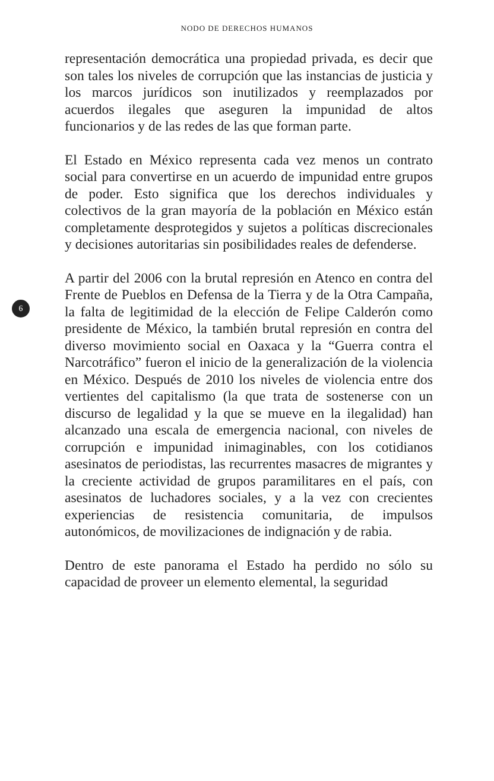NODO DE DERECHOS HUMANOS
representación democrática una propiedad privada, es decir que son tales los niveles de corrupción que las instancias de justicia y los marcos jurídicos son inutilizados y reemplazados por acuerdos ilegales que aseguren la impunidad de altos funcionarios y de las redes de las que forman parte.
El Estado en México representa cada vez menos un contrato social para convertirse en un acuerdo de impunidad entre grupos de poder. Esto significa que los derechos individuales y colectivos de la gran mayoría de la población en México están completamente desprotegidos y sujetos a políticas discrecionales y decisiones autoritarias sin posibilidades reales de defenderse.
A partir del 2006 con la brutal represión en Atenco en contra del Frente de Pueblos en Defensa de la Tierra y de la Otra
6
Campaña, la falta de legitimidad de la elección de Felipe Calderón como presidente de México, la también brutal represión en contra del diverso movimiento social en Oaxaca y la “Guerra contra el Narcotráfico” fueron el inicio de la generalización de la violencia en México. Después de 2010 los niveles de violencia entre dos vertientes del capitalismo (la que trata de sostenerse con un discurso de legalidad y la que se mueve en la ilegalidad) han alcanzado una escala de emergencia nacional, con niveles de corrupción e impunidad inimaginables, con los cotidianos asesinatos de periodistas, las recurrentes masacres de migrantes y la creciente actividad de grupos paramilitares en el país, con asesinatos de luchadores sociales, y a la vez con crecientes experiencias de resistencia comunitaria, de impulsos autonómicos, de movilizaciones de indignación y de rabia.
Dentro de este panorama el Estado ha perdido no sólo su capacidad de proveer un elemento elemental, la seguridad